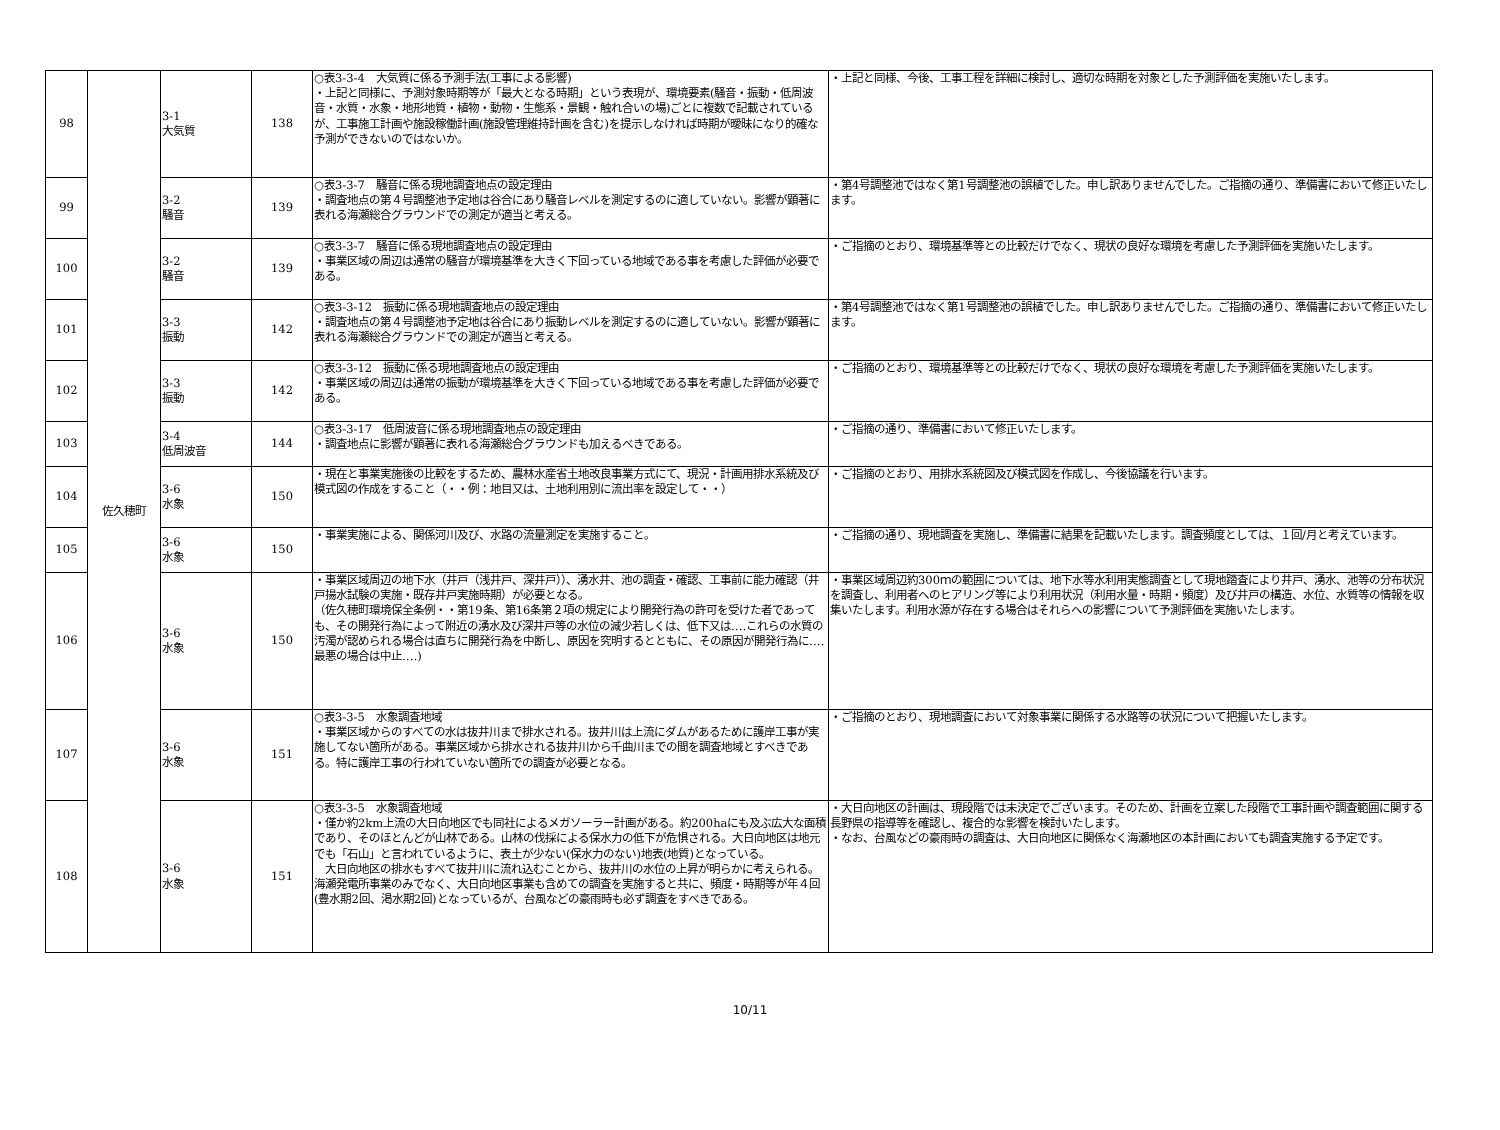| 98 | 佐久穂町 | 3-1 大気質 | 138 | ○表3-3-4 大気質に係る予測手法(工事による影響) ・上記と同様に、予測対象時期等が「最大となる時期」という表現が、環境要素(騒音・振動・低周波音・水質・水象・地形地質・植物・動物・生態系・景観・触れ合いの場)ごとに複数で記載されているが、工事施工計画や施設稼働計画(施設管理維持計画を含む)を提示しなければ時期が曖昧になり的確な予測ができないのではないか。 | ・上記と同様、今後、工事工程を詳細に検討し、適切な時期を対象とした予測評価を実施いたします。 |
| 99 | | 3-2 騒音 | 139 | ○表3-3-7 騒音に係る現地調査地点の設定理由 ・調査地点の第４号調整池予定地は谷合にあり騒音レベルを測定するのに適していない。影響が顕著に表れる海瀬総合グラウンドでの測定が適当と考える。 | ・第4号調整池ではなく第1号調整池の誤植でした。申し訳ありませんでした。ご指摘の通り、準備書において修正いたします。 |
| 100 | | 3-2 騒音 | 139 | ○表3-3-7 騒音に係る現地調査地点の設定理由 ・事業区域の周辺は通常の騒音が環境基準を大きく下回っている地域である事を考慮した評価が必要である。 | ・ご指摘のとおり、環境基準等との比較だけでなく、現状の良好な環境を考慮した予測評価を実施いたします。 |
| 101 | | 3-3 振動 | 142 | ○表3-3-12 振動に係る現地調査地点の設定理由 ・調査地点の第４号調整池予定地は谷合にあり振動レベルを測定するのに適していない。影響が顕著に表れる海瀬総合グラウンドでの測定が適当と考える。 | ・第4号調整池ではなく第1号調整池の誤植でした。申し訳ありませんでした。ご指摘の通り、準備書において修正いたします。 |
| 102 | | 3-3 振動 | 142 | ○表3-3-12 振動に係る現地調査地点の設定理由 ・事業区域の周辺は通常の振動が環境基準を大きく下回っている地域である事を考慮した評価が必要である。 | ・ご指摘のとおり、環境基準等との比較だけでなく、現状の良好な環境を考慮した予測評価を実施いたします。 |
| 103 | | 3-4 低周波音 | 144 | ○表3-3-17 低周波音に係る現地調査地点の設定理由 ・調査地点に影響が顕著に表れる海瀬総合グラウンドも加えるべきである。 | ・ご指摘の通り、準備書において修正いたします。 |
| 104 | | 3-6 水象 | 150 | ・現在と事業実施後の比較をするため、農林水産省土地改良事業方式にて、現況・計画用排水系統及び模式図の作成をすること（・・例：地目又は、土地利用別に流出率を設定して・・） | ・ご指摘のとおり、用排水系統図及び模式図を作成し、今後協議を行います。 |
| 105 | | 3-6 水象 | 150 | ・事業実施による、関係河川及び、水路の流量測定を実施すること。 | ・ご指摘の通り、現地調査を実施し、準備書に結果を記載いたします。調査頻度としては、１回/月と考えています。 |
| 106 | | 3-6 水象 | 150 | ・事業区域周辺の地下水（井戸（浅井戸、深井戸））、湧水井、池の調査・確認、工事前に能力確認（井戸揚水試験の実施・既存井戸実施時期）が必要となる。 （佐久穂町環境保全条例・・第19条、第16条第２項の規定により開発行為の許可を受けた者であっても、その開発行為によって附近の湧水及び深井戸等の水位の減少若しくは、低下又は‥‥これらの水質の汚濁が認められる場合は直ちに開発行為を中断し、原因を究明するとともに、その原因が開発行為に‥‥最悪の場合は中止‥‥) | ・事業区域周辺約300ｍの範囲については、地下水等水利用実態調査として現地踏査により井戸、湧水、池等の分布状況を調査し、利用者へのヒアリング等により利用状況（利用水量・時期・頻度）及び井戸の構造、水位、水質等の情報を収集いたします。利用水源が存在する場合はそれらへの影響について予測評価を実施いたします。 |
| 107 | | 3-6 水象 | 151 | ○表3-3-5 水象調査地域 ・事業区域からのすべての水は抜井川まで排水される。抜井川は上流にダムがあるために護岸工事が実施してない箇所がある。事業区域から排水される抜井川から千曲川までの間を調査地域とすべきである。特に護岸工事の行われていない箇所での調査が必要となる。 | ・ご指摘のとおり、現地調査において対象事業に関係する水路等の状況について把握いたします。 |
| 108 | | 3-6 水象 | 151 | ○表3-3-5 水象調査地域 ・僅か約2km上流の大日向地区でも同社によるメガソーラー計画がある。約200haにも及ぶ広大な面積であり、そのほとんどが山林である。山林の伐採による保水力の低下が危惧される。大日向地区は地元でも「石山」と言われているように、表土が少ない(保水力のない)地表(地質)となっている。 大日向地区の排水もすべて抜井川に流れ込むことから、抜井川の水位の上昇が明らかに考えられる。海瀬発電所事業のみでなく、大日向地区事業も含めての調査を実施すると共に、頻度・時期等が年４回(豊水期2回、渇水期2回)となっているが、台風などの豪雨時も必ず調査をすべきである。 | ・大日向地区の計画は、現段階では未決定でございます。そのため、計画を立案した段階で工事計画や調査範囲に関する長野県の指導等を確認し、複合的な影響を検討いたします。 ・なお、台風などの豪雨時の調査は、大日向地区に関係なく海瀬地区の本計画においても調査実施する予定です。 |
10/11